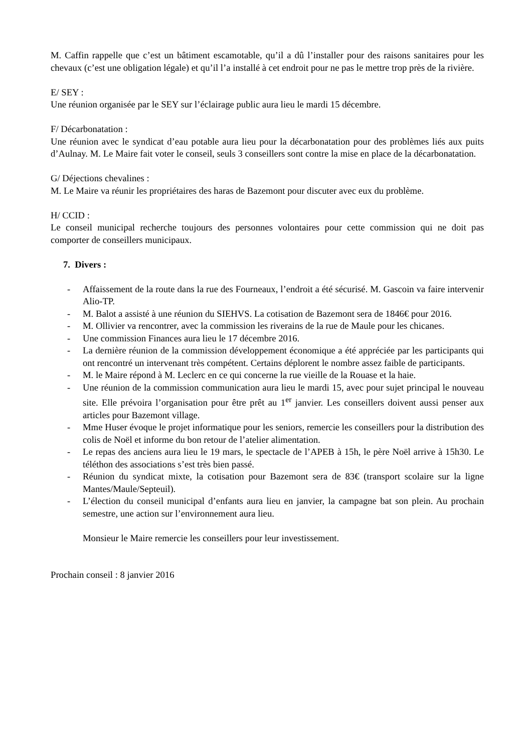M. Caffin rappelle que c’est un bâtiment escamotable, qu’il a dû l’installer pour des raisons sanitaires pour les chevaux (c’est une obligation légale) et qu’il l’a installé à cet endroit pour ne pas le mettre trop près de la rivière.
E/ SEY :
Une réunion organisée par le SEY sur l’éclairage public aura lieu le mardi 15 décembre.
F/ Décarbonatation :
Une réunion avec le syndicat d’eau potable aura lieu pour la décarbonatation pour des problèmes liés aux puits d’Aulnay. M. Le Maire fait voter le conseil, seuls 3 conseillers sont contre la mise en place de la décarbonatation.
G/ Déjections chevalines :
M. Le Maire va réunir les propriétaires des haras de Bazemont pour discuter avec eux du problème.
H/ CCID :
Le conseil municipal recherche toujours des personnes volontaires pour cette commission qui ne doit pas comporter de conseillers municipaux.
7. Divers :
- Affaissement de la route dans la rue des Fourneaux, l’endroit a été sécurisé. M. Gascoin va faire intervenir Alio-TP.
- M. Balot a assisté à une réunion du SIEHVS. La cotisation de Bazemont sera de 1846€ pour 2016.
- M. Ollivier va rencontrer, avec la commission les riverains de la rue de Maule pour les chicanes.
- Une commission Finances aura lieu le 17 décembre 2016.
- La dernière réunion de la commission développement économique a été appréciée par les participants qui ont rencontré un intervenant très compétent. Certains déplorent le nombre assez faible de participants.
- M. le Maire répond à M. Leclerc en ce qui concerne la rue vieille de la Rouase et la haie.
- Une réunion de la commission communication aura lieu le mardi 15, avec pour sujet principal le nouveau site. Elle prévoira l’organisation pour être prêt au 1<sup>er</sup> janvier. Les conseillers doivent aussi penser aux articles pour Bazemont village.
- Mme Huser évoque le projet informatique pour les seniors, remercie les conseillers pour la distribution des colis de Noël et informe du bon retour de l’atelier alimentation.
- Le repas des anciens aura lieu le 19 mars, le spectacle de l’APEB à 15h, le père Noël arrive à 15h30. Le téléthon des associations s’est très bien passé.
- Réunion du syndicat mixte, la cotisation pour Bazemont sera de 83€ (transport scolaire sur la ligne Mantes/Maule/Septeuil).
- L’élection du conseil municipal d’enfants aura lieu en janvier, la campagne bat son plein. Au prochain semestre, une action sur l’environnement aura lieu.
Monsieur le Maire remercie les conseillers pour leur investissement.
Prochain conseil : 8 janvier 2016